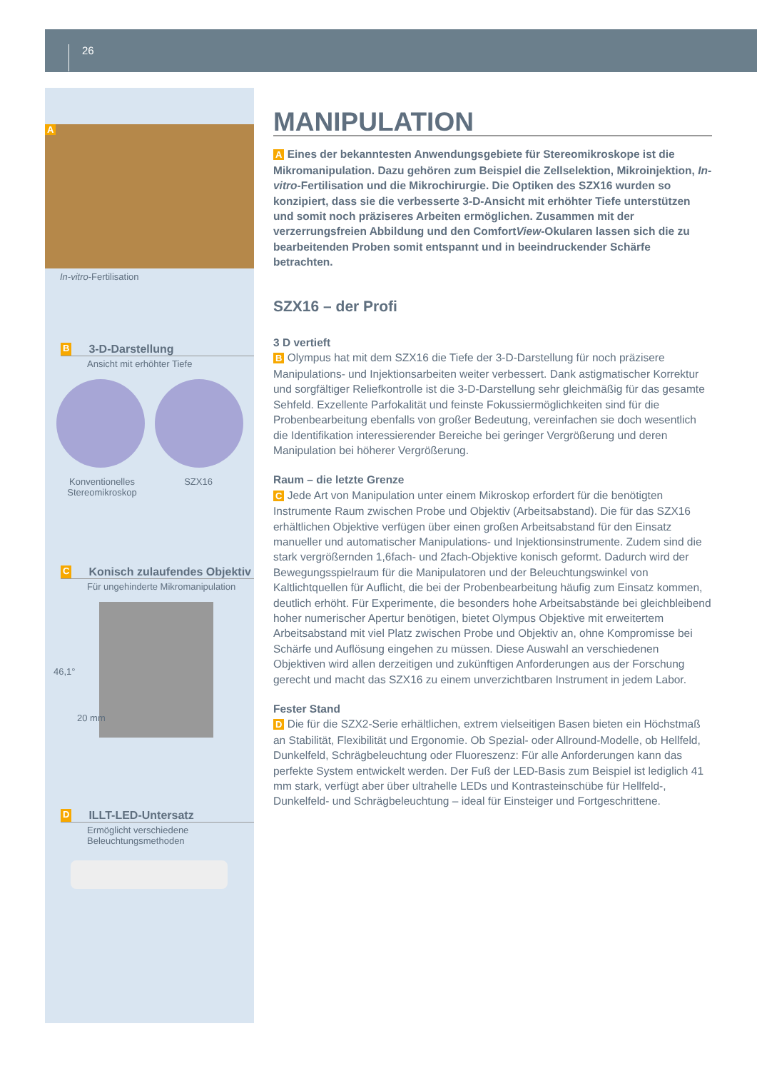26
A
In-vitro-Fertilisation
B 3-D-Darstellung
Ansicht mit erhöhter Tiefe
Konventionelles Stereomikroskop
SZX16
C Konisch zulaufendes Objektiv
Für ungehinderte Mikromanipulation
46,1°
20 mm
D ILLT-LED-Untersatz
Ermöglicht verschiedene
Beleuchtungsmethoden
MANIPULATION
A Eines der bekanntesten Anwendungsgebiete für Stereomikroskope ist die Mikromanipulation. Dazu gehören zum Beispiel die Zellselektion, Mikroinjektion, In-vitro-Fertilisation und die Mikrochirurgie. Die Optiken des SZX16 wurden so konzipiert, dass sie die verbesserte 3-D-Ansicht mit erhöhter Tiefe unterstützen und somit noch präziseres Arbeiten ermöglichen. Zusammen mit der verzerrungsfreien Abbildung und den ComfortView-Okularen lassen sich die zu bearbeitenden Proben somit entspannt und in beeindruckender Schärfe betrachten.
SZX16 – der Profi
3 D vertieft
B Olympus hat mit dem SZX16 die Tiefe der 3-D-Darstellung für noch präzisere Manipulations- und Injektionsarbeiten weiter verbessert. Dank astigmatischer Korrektur und sorgfältiger Reliefkontrolle ist die 3-D-Darstellung sehr gleichmäßig für das gesamte Sehfeld. Exzellente Parfokalität und feinste Fokussiermöglichkeiten sind für die Probenbearbeitung ebenfalls von großer Bedeutung, vereinfachen sie doch wesentlich die Identifikation interessierender Bereiche bei geringer Vergrößerung und deren Manipulation bei höherer Vergrößerung.
Raum – die letzte Grenze
C Jede Art von Manipulation unter einem Mikroskop erfordert für die benötigten Instrumente Raum zwischen Probe und Objektiv (Arbeitsabstand). Die für das SZX16 erhältlichen Objektive verfügen über einen großen Arbeitsabstand für den Einsatz manueller und automatischer Manipulations- und Injektionsinstrumente. Zudem sind die stark vergrößernden 1,6fach- und 2fach-Objektive konisch geformt. Dadurch wird der Bewegungsspielraum für die Manipulatoren und der Beleuchtungswinkel von Kaltlichtquellen für Auflicht, die bei der Probenbearbeitung häufig zum Einsatz kommen, deutlich erhöht. Für Experimente, die besonders hohe Arbeitsabstände bei gleichbleibend hoher numerischer Apertur benötigen, bietet Olympus Objektive mit erweitertem Arbeitsabstand mit viel Platz zwischen Probe und Objektiv an, ohne Kompromisse bei Schärfe und Auflösung eingehen zu müssen. Diese Auswahl an verschiedenen Objektiven wird allen derzeitigen und zukünftigen Anforderungen aus der Forschung gerecht und macht das SZX16 zu einem unverzichtbaren Instrument in jedem Labor.
Fester Stand
D Die für die SZX2-Serie erhältlichen, extrem vielseitigen Basen bieten ein Höchstmaß an Stabilität, Flexibilität und Ergonomie. Ob Spezial- oder Allround-Modelle, ob Hellfeld, Dunkelfeld, Schrägbeleuchtung oder Fluoreszenz: Für alle Anforderungen kann das perfekte System entwickelt werden. Der Fuß der LED-Basis zum Beispiel ist lediglich 41 mm stark, verfügt aber über ultrahelle LEDs und Kontrasteinschübe für Hellfeld-, Dunkelfeld- und Schrägbeleuchtung – ideal für Einsteiger und Fortgeschrittene.